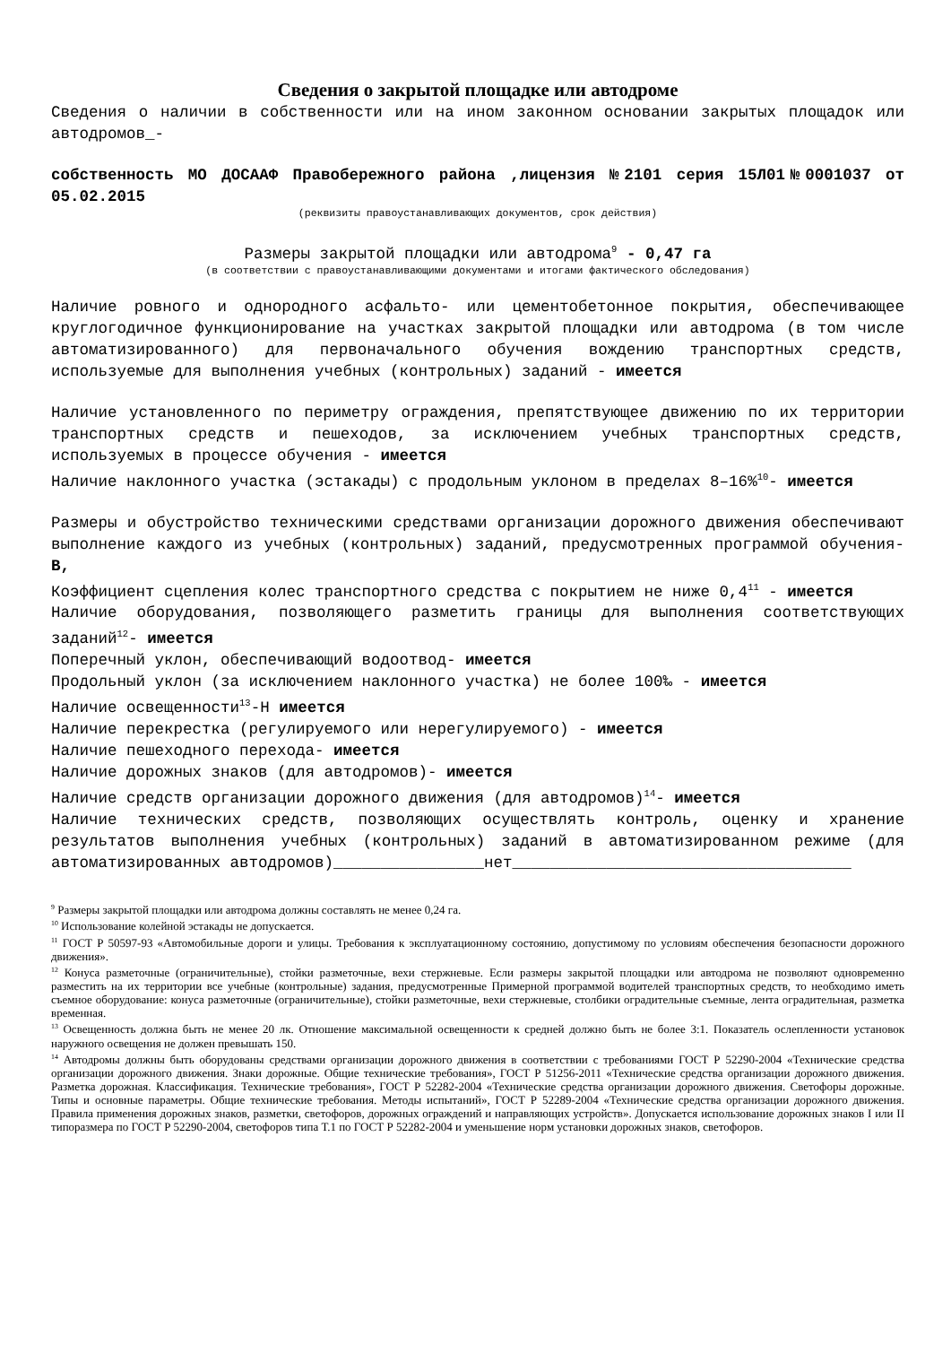Сведения о закрытой площадке или автодроме
Сведения о наличии в собственности или на ином законном основании закрытых площадок или автодромов_-
собственность МО ДОСААФ Правобережного района ,лицензия №2101 серия 15Л01№0001037 от 05.02.2015
(реквизиты правоустанавливающих документов, срок действия)
Размеры закрытой площадки или автодрома<sup>9</sup> - 0,47 га
(в соответствии с правоустанавливающими документами и итогами фактического обследования)
Наличие ровного и однородного асфальто- или цементобетонное покрытия, обеспечивающее круглогодичное функционирование на участках закрытой площадки или автодрома (в том числе автоматизированного) для первоначального обучения вождению транспортных средств, используемые для выполнения учебных (контрольных) заданий - имеется
Наличие установленного по периметру ограждения, препятствующее движению по их территории транспортных средств и пешеходов, за исключением учебных транспортных средств, используемых в процессе обучения - имеется
Наличие наклонного участка (эстакады) с продольным уклоном в пределах 8–16%<sup>10</sup>- имеется
Размеры и обустройство техническими средствами организации дорожного движения обеспечивают выполнение каждого из учебных (контрольных) заданий, предусмотренных программой обучения- В,
Коэффициент сцепления колес транспортного средства с покрытием не ниже 0,4<sup>11</sup> - имеется
Наличие оборудования, позволяющего разметить границы для выполнения соответствующих заданий<sup>12</sup>- имеется
Поперечный уклон, обеспечивающий водоотвод- имеется
Продольный уклон (за исключением наклонного участка) не более 100‰ - имеется
Наличие освещенности<sup>13</sup>-Н имеется
Наличие перекрестка (регулируемого или нерегулируемого) - имеется
Наличие пешеходного перехода- имеется
Наличие дорожных знаков (для автодромов)- имеется
Наличие средств организации дорожного движения (для автодромов)<sup>14</sup>- имеется
Наличие технических средств, позволяющих осуществлять контроль, оценку и хранение результатов выполнения учебных (контрольных) заданий в автоматизированном режиме (для автоматизированных автодромов)________________нет____________________________________
<sup>9</sup> Размеры закрытой площадки или автодрома должны составлять не менее 0,24 га.
<sup>10</sup> Использование колейной эстакады не допускается.
<sup>11</sup> ГОСТ Р 50597-93 «Автомобильные дороги и улицы. Требования к эксплуатационному состоянию, допустимому по условиям обеспечения безопасности дорожного движения».
<sup>12</sup> Конуса разметочные (ограничительные), стойки разметочные, вехи стержневые. Если размеры закрытой площадки или автодрома не позволяют одновременно разместить на их территории все учебные (контрольные) задания, предусмотренные Примерной программой водителей транспортных средств, то необходимо иметь съемное оборудование: конуса разметочные (ограничительные), стойки разметочные, вехи стержневые, столбики оградительные съемные, лента оградительная, разметка временная.
<sup>13</sup> Освещенность должна быть не менее 20 лк. Отношение максимальной освещенности к средней должно быть не более 3:1. Показатель ослепленности установок наружного освещения не должен превышать 150.
<sup>14</sup> Автодромы должны быть оборудованы средствами организации дорожного движения в соответствии с требованиями ГОСТ Р 52290-2004 «Технические средства организации дорожного движения. Знаки дорожные. Общие технические требования», ГОСТ Р 51256-2011 «Технические средства организации дорожного движения. Разметка дорожная. Классификация. Технические требования», ГОСТ Р 52282-2004 «Технические средства организации дорожного движения. Светофоры дорожные. Типы и основные параметры. Общие технические требования. Методы испытаний», ГОСТ Р 52289-2004 «Технические средства организации дорожного движения. Правила применения дорожных знаков, разметки, светофоров, дорожных ограждений и направляющих устройств». Допускается использование дорожных знаков I или II типоразмера по ГОСТ Р 52290-2004, светофоров типа Т.1 по ГОСТ Р 52282-2004 и уменьшение норм установки дорожных знаков, светофоров.